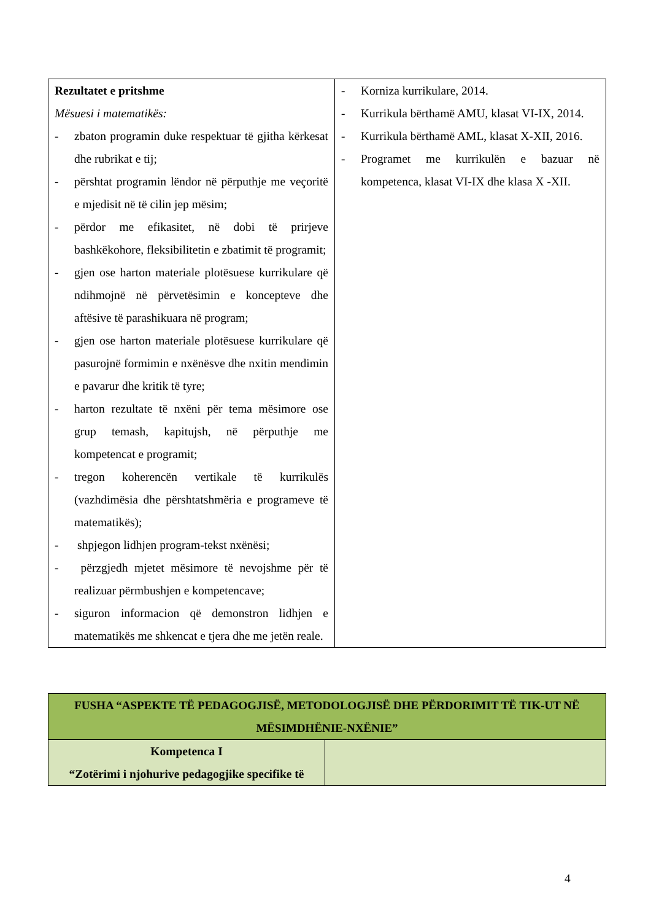| Rezultatet e pritshme Mësuesi i matematikës: - zbaton programin duke respektuar të gjitha kërkesat dhe rubrikat e tij; - përshtat programin lëndor në përputhje me veçoritë e mjedisit në të cilin jep mësim; - përdor me efikasitet, në dobi të prirjeve bashkëkohore, fleksibilitetin e zbatimit të programit; - gjen ose harton materiale plotësuese kurrikulare që ndihmojnë në përvetësimin e koncepteve dhe aftësive të parashikuara në program; - gjen ose harton materiale plotësuese kurrikulare që pasurojnë formimin e nxënësve dhe nxitin mendimin e pavarur dhe kritik të tyre; - harton rezultate të nxëni për tema mësimore ose grup temash, kapitujsh, në përputhje me kompetencat e programit; - tregon koherencën vertikale të kurrikulës (vazhdimësia dhe përshtatshmëria e programeve të matematikës); - shpjegon lidhjen program-tekst nxënësi; - përzgjedh mjetet mësimore të nevojshme për të realizuar përmbushjen e kompetencave; - siguron informacion që demonstron lidhjen e matematikës me shkencat e tjera dhe me jetën reale. | - Korniza kurrikulare, 2014. - Kurrikula bërthamë AMU, klasat VI-IX, 2014. - Kurrikula bërthamë AML, klasat X-XII, 2016. - Programet me kurrikulën e bazuar në kompetenca, klasat VI-IX dhe klasa X -XII. |
| FUSHA “ASPEKTE TË PEDAGOGJISË, METODOLOGJISË DHE PËRDORIMIT TË TIK-UT NË MËSIMDHËNIE-NXËNIE” | |
| Kompetenca I “Zotërimi i njohurive pedagogjike specifike të | |
4